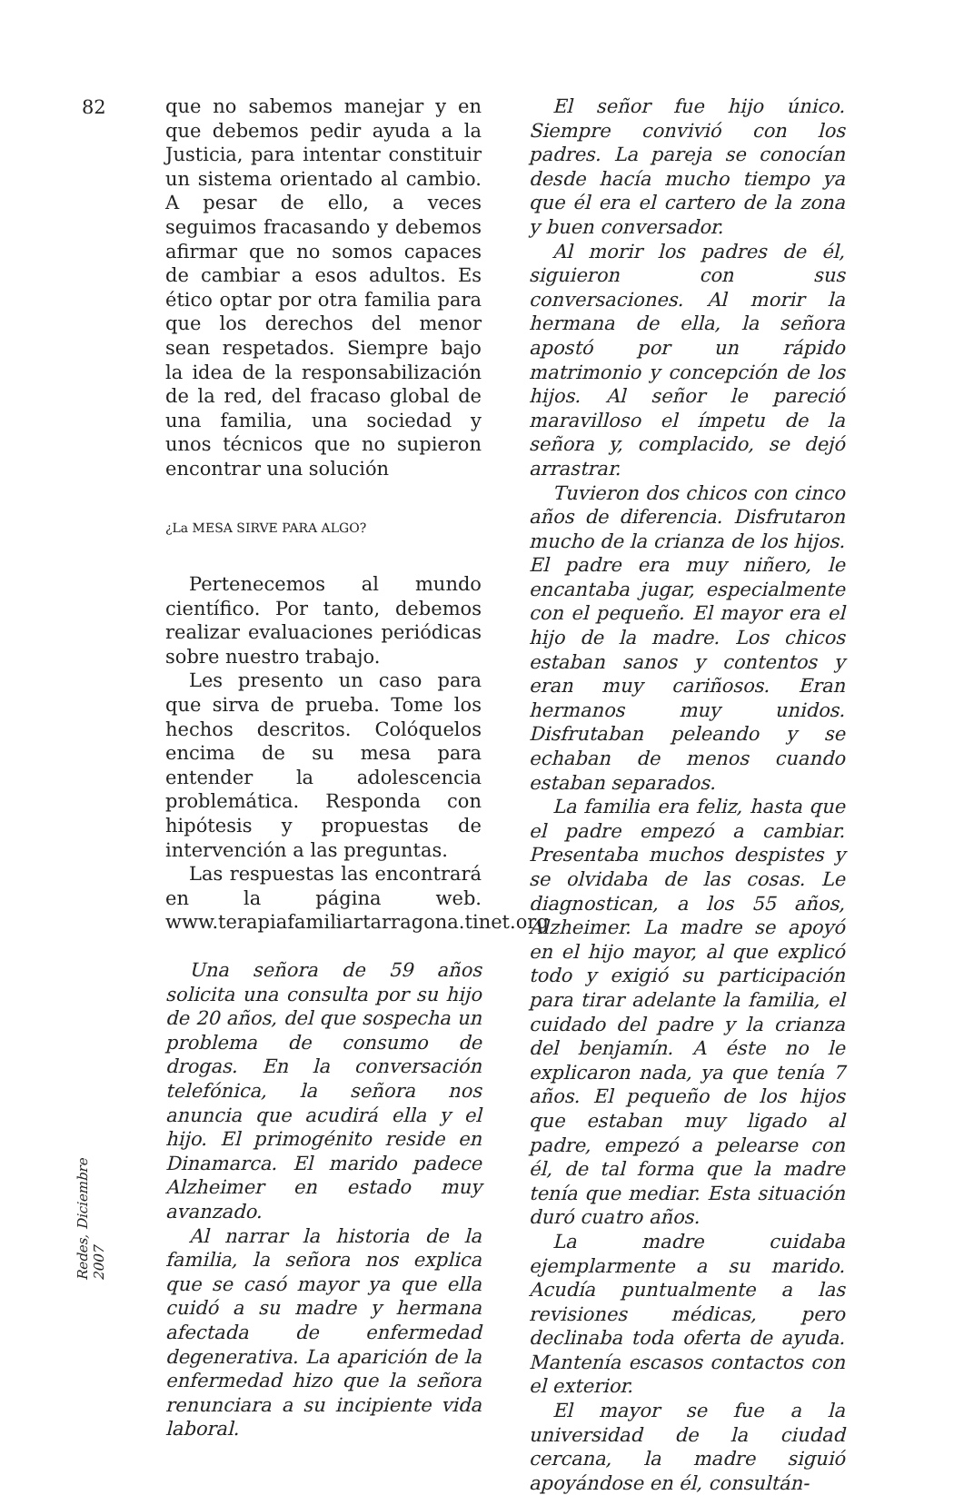82
Redes, Diciembre 2007
que no sabemos manejar y en que debemos pedir ayuda a la Justicia, para intentar constituir un sistema orientado al cambio. A pesar de ello, a veces seguimos fracasando y debemos afirmar que no somos capaces de cambiar a esos adultos. Es ético optar por otra familia para que los derechos del menor sean respetados. Siempre bajo la idea de la responsabilización de la red, del fracaso global de una familia, una sociedad y unos técnicos que no supieron encontrar una solución
¿La MESA SIRVE PARA ALGO?
Pertenecemos al mundo científico. Por tanto, debemos realizar evaluaciones periódicas sobre nuestro trabajo.
Les presento un caso para que sirva de prueba. Tome los hechos descritos. Colóquelos encima de su mesa para entender la adolescencia problemática. Responda con hipótesis y propuestas de intervención a las preguntas.
Las respuestas las encontrará en la página web. www.terapiafamiliartarragona.tinet.org
Una señora de 59 años solicita una consulta por su hijo de 20 años, del que sospecha un problema de consumo de drogas. En la conversación telefónica, la señora nos anuncia que acudirá ella y el hijo. El primogénito reside en Dinamarca. El marido padece Alzheimer en estado muy avanzado.
Al narrar la historia de la familia, la señora nos explica que se casó mayor ya que ella cuidó a su madre y hermana afectada de enfermedad degenerativa. La aparición de la enfermedad hizo que la señora renunciara a su incipiente vida laboral.
El señor fue hijo único. Siempre convivió con los padres. La pareja se conocían desde hacía mucho tiempo ya que él era el cartero de la zona y buen conversador.
Al morir los padres de él, siguieron con sus conversaciones. Al morir la hermana de ella, la señora apostó por un rápido matrimonio y concepción de los hijos. Al señor le pareció maravilloso el ímpetu de la señora y, complacido, se dejó arrastrar.
Tuvieron dos chicos con cinco años de diferencia. Disfrutaron mucho de la crianza de los hijos. El padre era muy niñero, le encantaba jugar, especialmente con el pequeño. El mayor era el hijo de la madre. Los chicos estaban sanos y contentos y eran muy cariñosos. Eran hermanos muy unidos. Disfrutaban peleando y se echaban de menos cuando estaban separados.
La familia era feliz, hasta que el padre empezó a cambiar. Presentaba muchos despistes y se olvidaba de las cosas. Le diagnostican, a los 55 años, Alzheimer. La madre se apoyó en el hijo mayor, al que explicó todo y exigió su participación para tirar adelante la familia, el cuidado del padre y la crianza del benjamín. A éste no le explicaron nada, ya que tenía 7 años. El pequeño de los hijos que estaban muy ligado al padre, empezó a pelearse con él, de tal forma que la madre tenía que mediar. Esta situación duró cuatro años.
La madre cuidaba ejemplarmente a su marido. Acudía puntualmente a las revisiones médicas, pero declinaba toda oferta de ayuda. Mantenía escasos contactos con el exterior.
El mayor se fue a la universidad de la ciudad cercana, la madre siguió apoyándose en él, consultán-